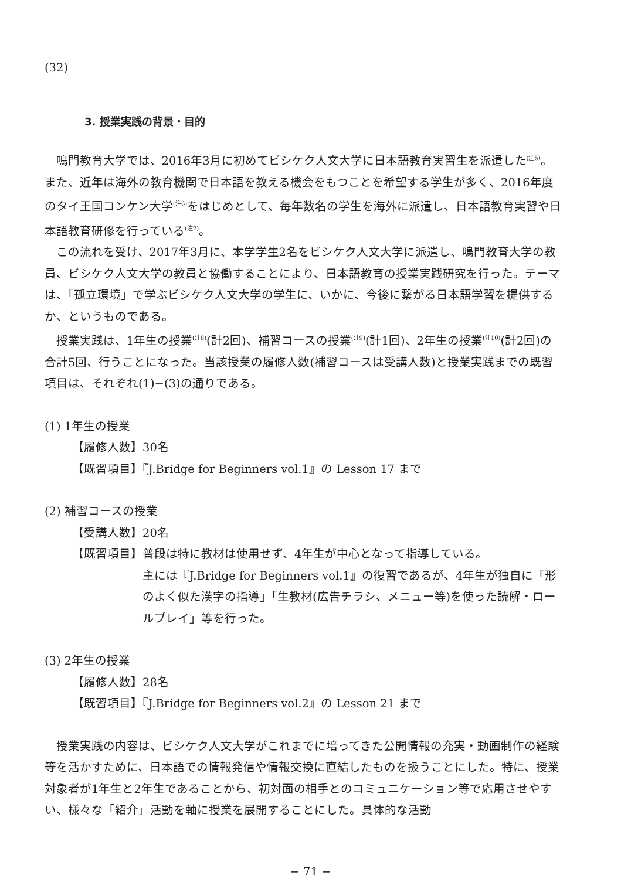(32)
3. 授業実践の背景・目的
鳴門教育大学では、2016年3月に初めてビシケク人文大学に日本語教育実習生を派遣した<sup>(注5)</sup>。また、近年は海外の教育機関で日本語を教える機会をもつことを希望する学生が多く、2016年度のタイ王国コンケン大学<sup>(注6)</sup>をはじめとして、毎年数名の学生を海外に派遣し、日本語教育実習や日本語教育研修を行っている<sup>(注7)</sup>。
この流れを受け、2017年3月に、本学学生2名をビシケク人文大学に派遣し、鳴門教育大学の教員、ビシケク人文大学の教員と協働することにより、日本語教育の授業実践研究を行った。テーマは、「孤立環境」で学ぶビシケク人文大学の学生に、いかに、今後に繋がる日本語学習を提供するか、というものである。
授業実践は、1年生の授業<sup>(注8)</sup>(計2回)、補習コースの授業<sup>(注9)</sup>(計1回)、2年生の授業<sup>(注10)</sup>(計2回)の合計5回、行うことになった。当該授業の履修人数(補習コースは受講人数)と授業実践までの既習項目は、それぞれ(1)−(3)の通りである。
(1) 1年生の授業
【履修人数】30名
【既習項目】『J.Bridge for Beginners vol.1』の Lesson 17 まで
(2) 補習コースの授業
【受講人数】20名
【既習項目】普段は特に教材は使用せず、4年生が中心となって指導している。
主には『J.Bridge for Beginners vol.1』の復習であるが、4年生が独自に「形のよく似た漢字の指導」「生教材(広告チラシ、メニュー等)を使った読解・ロールプレイ」等を行った。
(3) 2年生の授業
【履修人数】28名
【既習項目】『J.Bridge for Beginners vol.2』の Lesson 21 まで
授業実践の内容は、ビシケク人文大学がこれまでに培ってきた公開情報の充実・動画制作の経験等を活かすために、日本語での情報発信や情報交換に直結したものを扱うことにした。特に、授業対象者が1年生と2年生であることから、初対面の相手とのコミュニケーション等で応用させやすい、様々な「紹介」活動を軸に授業を展開することにした。具体的な活動
− 71 −